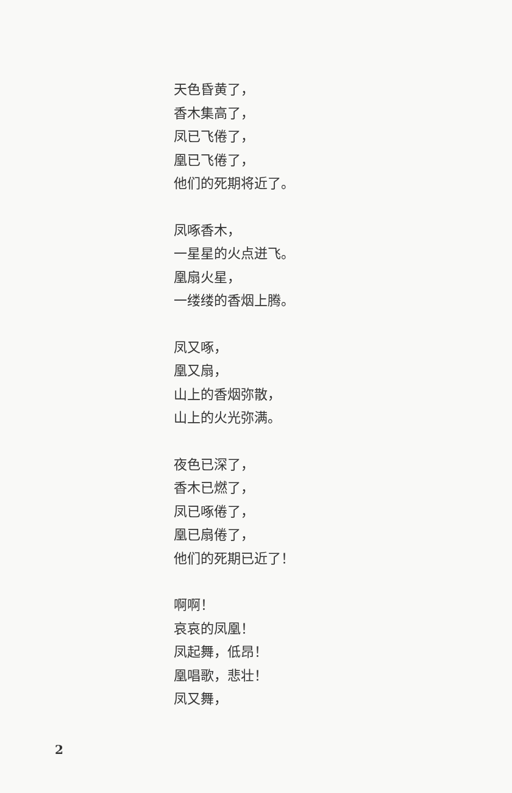天色昏黄了，
香木集高了，
凤已飞倦了，
凰已飞倦了，
他们的死期将近了。
凤啄香木，
一星星的火点迸飞。
凰扇火星，
一缕缕的香烟上腾。
凤又啄，
凰又扇，
山上的香烟弥散，
山上的火光弥满。
夜色已深了，
香木已燃了，
凤已啄倦了，
凰已扇倦了，
他们的死期已近了！
啊啊！
哀哀的凤凰！
凤起舞，低昂！
凰唱歌，悲壮！
凤又舞，
2